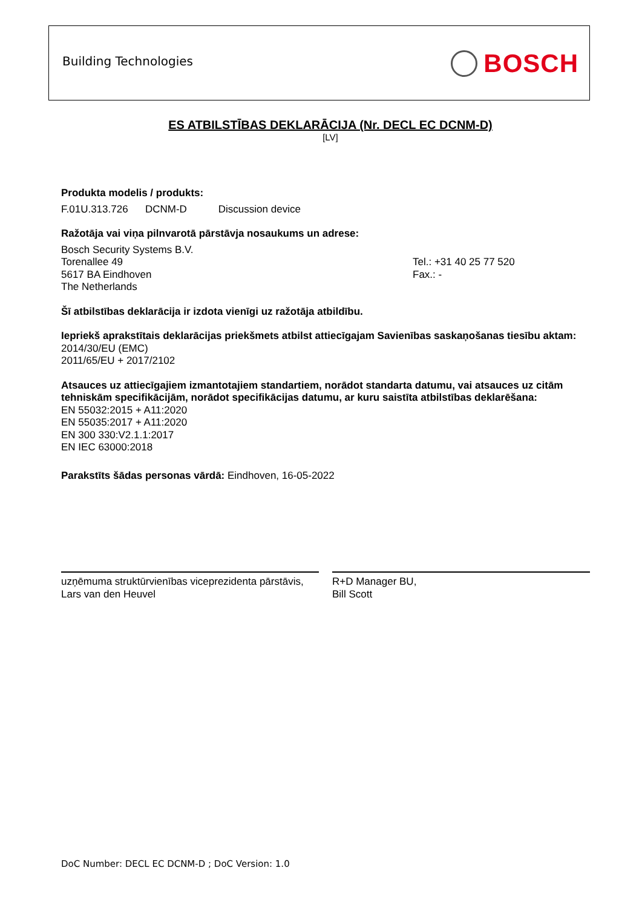Building Technologies BOSCH
ES ATBILSTĪBAS DEKLARĀCIJA (Nr. DECL EC DCNM-D)
[LV]
Produkta modelis / produkts:
F.01U.313.726 DCNM-D Discussion device
Ražotāja vai viņa pilnvarotā pārstāvja nosaukums un adrese:
Bosch Security Systems B.V.
Torenallee 49
5617 BA Eindhoven
The Netherlands
Tel.: +31 40 25 77 520
Fax.: -
Šī atbilstības deklarācija ir izdota vienīgi uz ražotāja atbildību.
Iepriekš aprakstītais deklarācijas priekšmets atbilst attiecīgajam Savienības saskaņošanas tiesību aktam:
2014/30/EU (EMC)
2011/65/EU + 2017/2102
Atsauces uz attiecīgajiem izmantotajiem standartiem, norādot standarta datumu, vai atsauces uz citām tehniskām specifikācijām, norādot specifikācijas datumu, ar kuru saistīta atbilstības deklarēšana:
EN 55032:2015 + A11:2020
EN 55035:2017 + A11:2020
EN 300 330:V2.1.1:2017
EN IEC 63000:2018
Parakstīts šādas personas vārdā: Eindhoven, 16-05-2022
uzņēmuma struktūrvienības viceprezidenta pārstāvis,
Lars van den Heuvel
R+D Manager BU,
Bill Scott
DoC Number: DECL EC DCNM-D ; DoC Version: 1.0